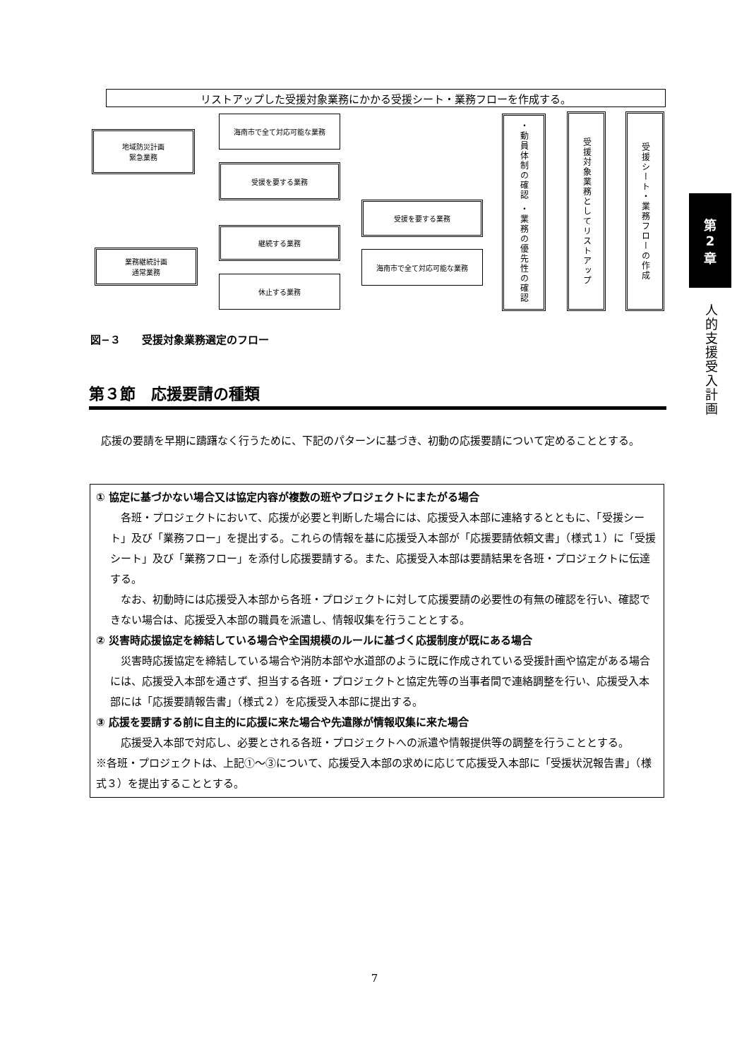リストアップした受援対象業務にかかる受援シート・業務フローを作成する。
地域防災計画
緊急業務
海南市で全て対応可能な業務
受援を要する業務
業務継続計画
通常業務
継続する業務
休止する業務
受援を要する業務
海南市で全て対応可能な業務
・動員体制の確認 ・業務の優先性の確認
受援対象業務としてリストアップ
受援シート・業務フローの作成
図−３　　受援対象業務選定のフロー
第３節　応援要請の種類
応援の要請を早期に躊躇なく行うために、下記のパターンに基づき、初動の応援要請について定めることとする。
① 協定に基づかない場合又は協定内容が複数の班やプロジェクトにまたがる場合
各班・プロジェクトにおいて、応援が必要と判断した場合には、応援受入本部に連絡するとともに、「受援シート」及び「業務フロー」を提出する。これらの情報を基に応援受入本部が「応援要請依頼文書」（様式１）に「受援シート」及び「業務フロー」を添付し応援要請する。また、応援受入本部は要請結果を各班・プロジェクトに伝達する。
なお、初動時には応援受入本部から各班・プロジェクトに対して応援要請の必要性の有無の確認を行い、確認できない場合は、応援受入本部の職員を派遣し、情報収集を行うこととする。
② 災害時応援協定を締結している場合や全国規模のルールに基づく応援制度が既にある場合
災害時応援協定を締結している場合や消防本部や水道部のように既に作成されている受援計画や協定がある場合には、応援受入本部を通さず、担当する各班・プロジェクトと協定先等の当事者間で連絡調整を行い、応援受入本部には「応援要請報告書」（様式２）を応援受入本部に提出する。
③ 応援を要請する前に自主的に応援に来た場合や先遣隊が情報収集に来た場合
応援受入本部で対応し、必要とされる各班・プロジェクトへの派遣や情報提供等の調整を行うこととする。
※各班・プロジェクトは、上記①～③について、応援受入本部の求めに応じて応援受入本部に「受援状況報告書」（様式３）を提出することとする。
第
2
章
人的支援受入計画
7